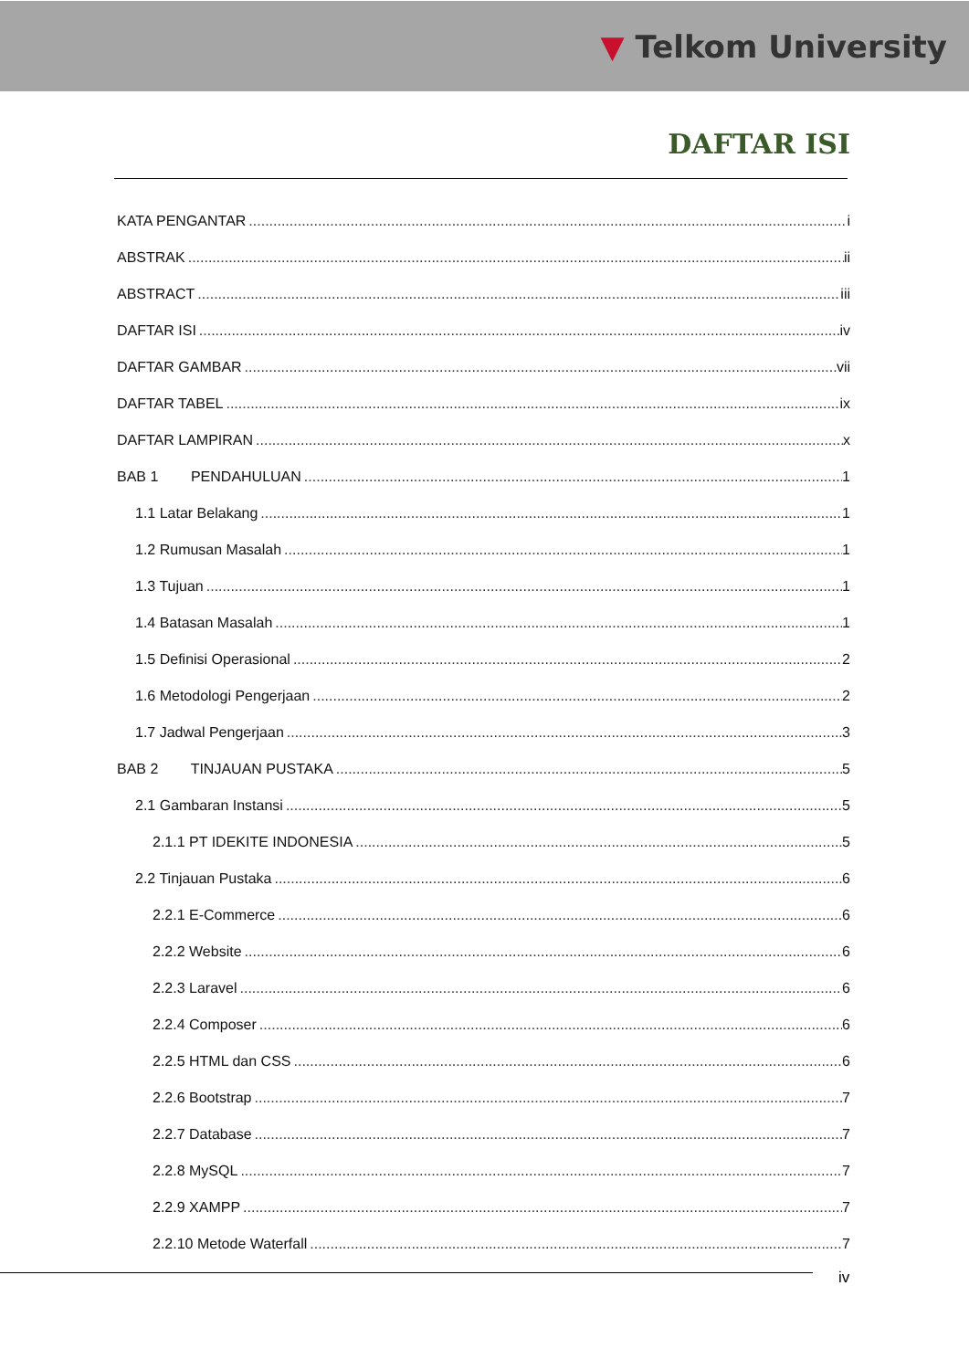▼ Telkom University
DAFTAR ISI
KATA PENGANTAR i
ABSTRAK ii
ABSTRACT iii
DAFTAR ISI iv
DAFTAR GAMBAR vii
DAFTAR TABEL ix
DAFTAR LAMPIRAN x
BAB 1 PENDAHULUAN 1
1.1 Latar Belakang 1
1.2 Rumusan Masalah 1
1.3 Tujuan 1
1.4 Batasan Masalah 1
1.5 Definisi Operasional 2
1.6 Metodologi Pengerjaan 2
1.7 Jadwal Pengerjaan 3
BAB 2 TINJAUAN PUSTAKA 5
2.1 Gambaran Instansi 5
2.1.1 PT IDEKITE INDONESIA 5
2.2 Tinjauan Pustaka 6
2.2.1 E-Commerce 6
2.2.2 Website 6
2.2.3 Laravel 6
2.2.4 Composer 6
2.2.5 HTML dan CSS 6
2.2.6 Bootstrap 7
2.2.7 Database 7
2.2.8 MySQL 7
2.2.9 XAMPP 7
2.2.10 Metode Waterfall 7
iv